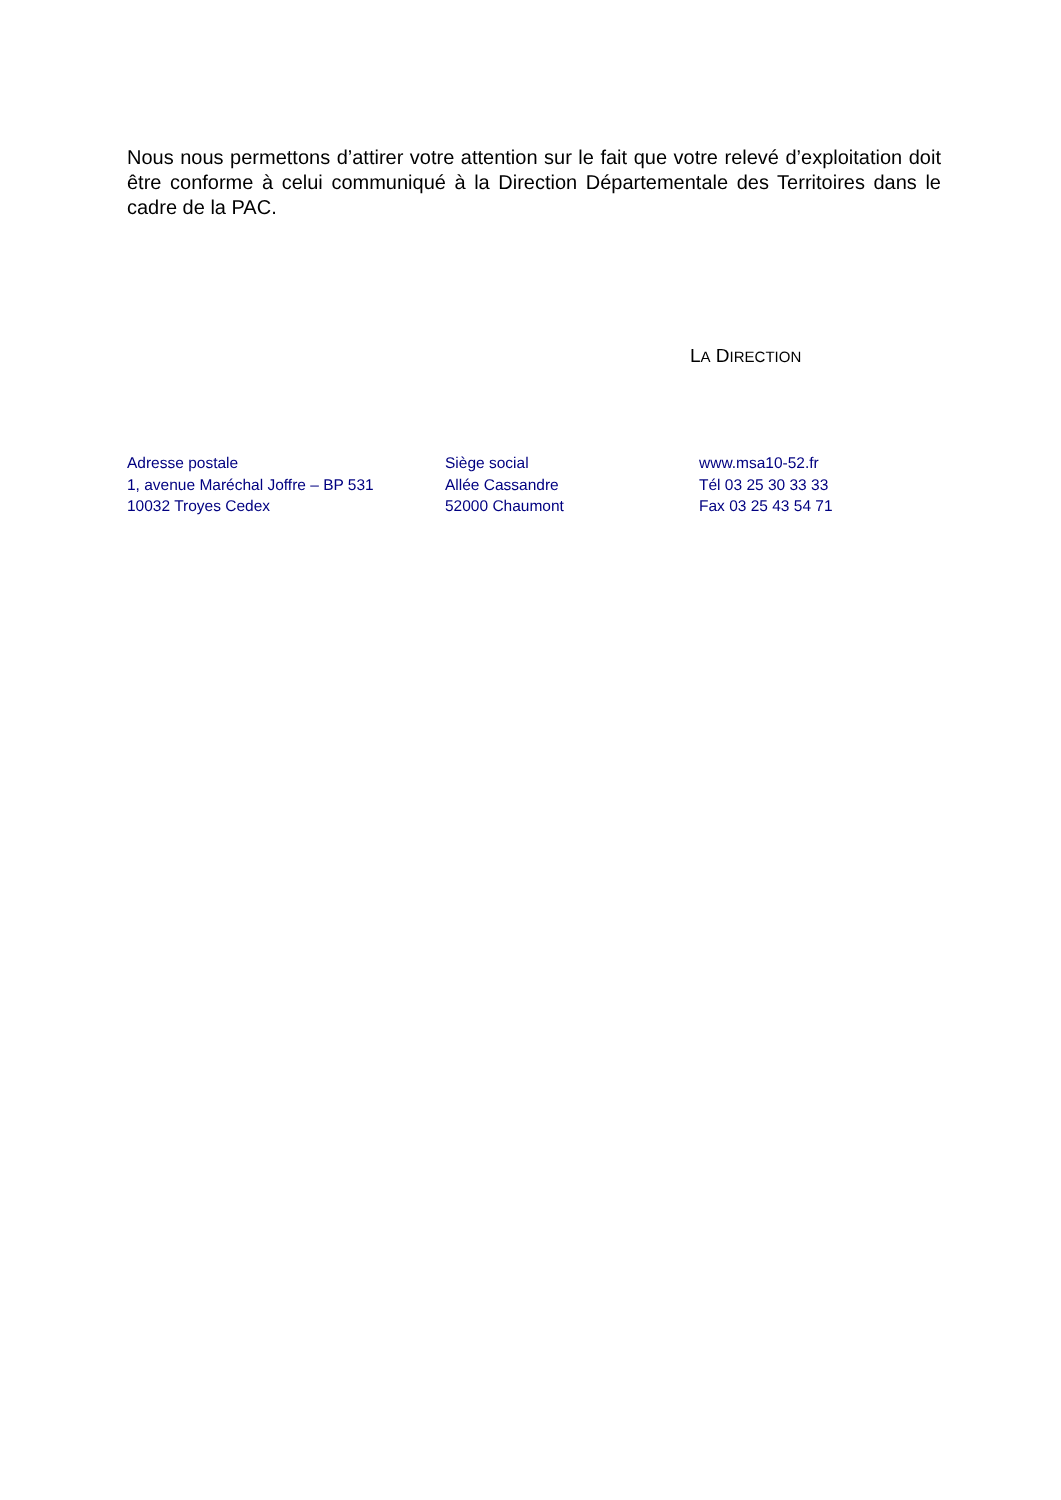Nous nous permettons d’attirer votre attention sur le fait que votre relevé d’exploitation doit être conforme à celui communiqué à la Direction Départementale des Territoires dans le cadre de la PAC.
LA DIRECTION
Adresse postale
1, avenue Maréchal Joffre – BP 531
10032 Troyes Cedex
Siège social
Allée Cassandre
52000 Chaumont
www.msa10-52.fr
Tél 03 25 30 33 33
Fax 03 25 43 54 71